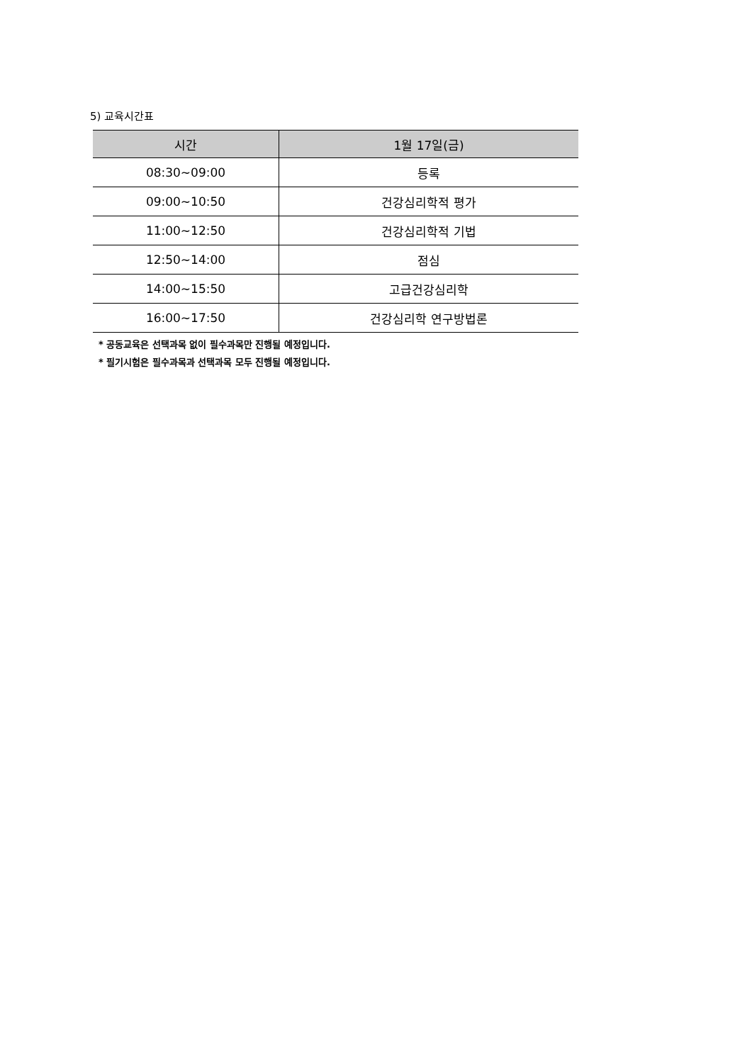5) 교육시간표
| 시간 | 1월 17일(금) |
| --- | --- |
| 08:30~09:00 | 등록 |
| 09:00~10:50 | 건강심리학적 평가 |
| 11:00~12:50 | 건강심리학적 기법 |
| 12:50~14:00 | 점심 |
| 14:00~15:50 | 고급건강심리학 |
| 16:00~17:50 | 건강심리학 연구방법론 |
* 공동교육은 선택과목 없이 필수과목만 진행될 예정입니다.
* 필기시험은 필수과목과 선택과목 모두 진행될 예정입니다.